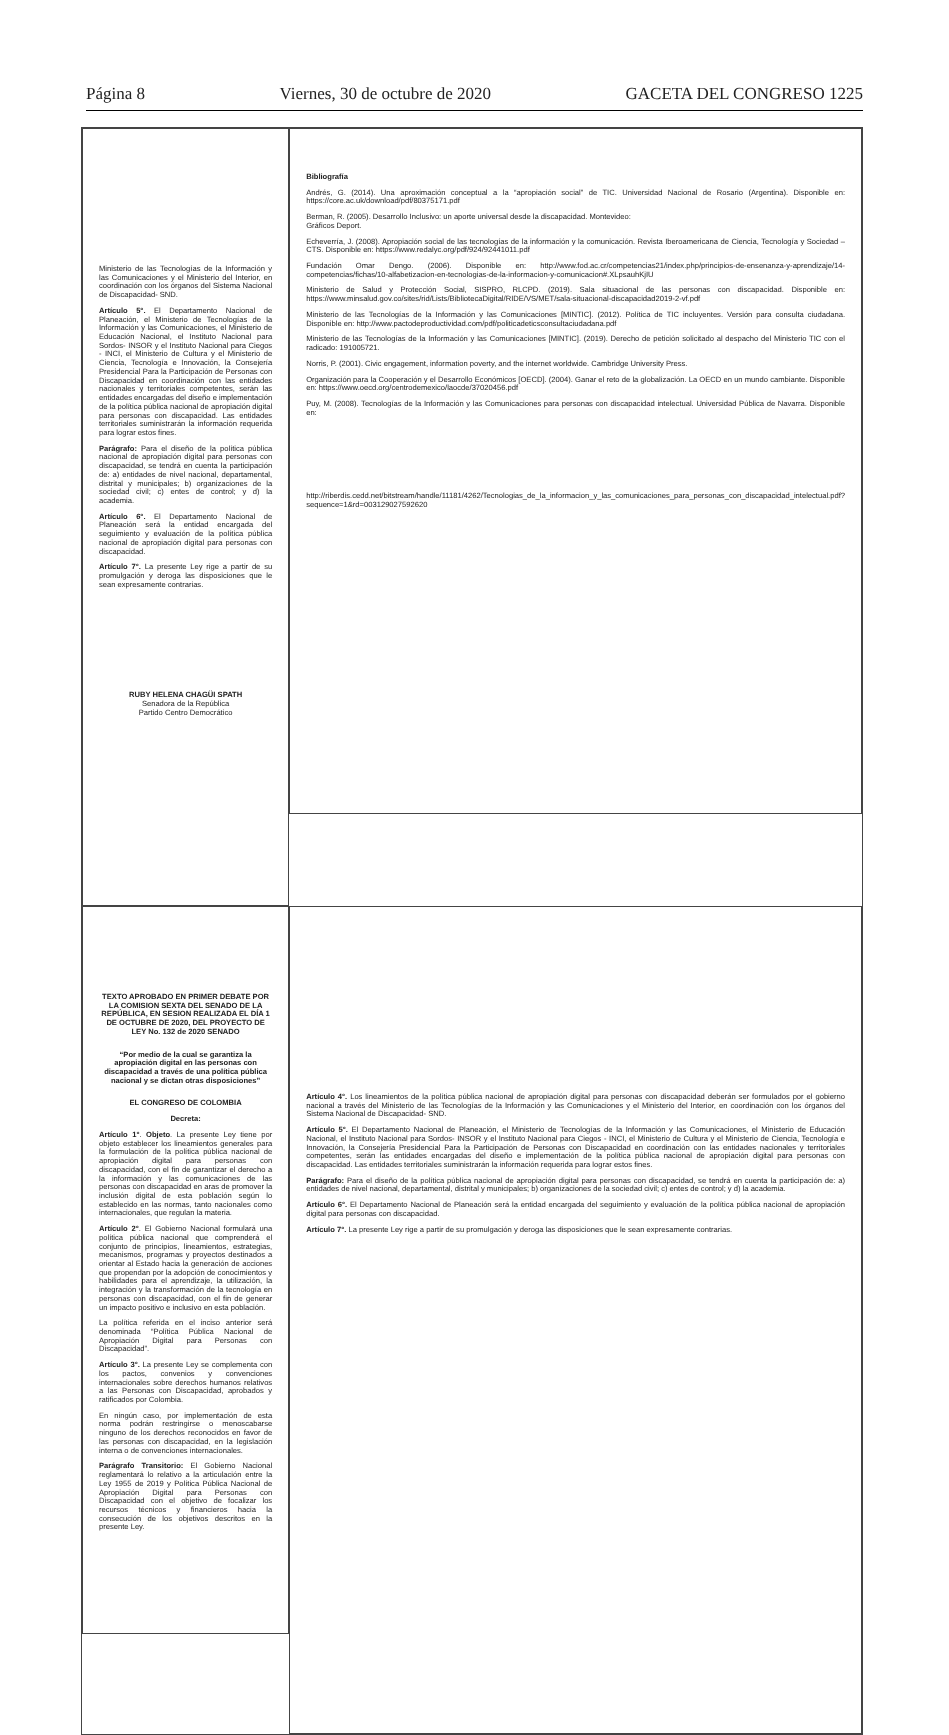Página 8 Viernes, 30 de octubre de 2020 GACETA DEL CONGRESO 1225
Ministerio de las Tecnologías de la Información y las Comunicaciones y el Ministerio del Interior, en coordinación con los órganos del Sistema Nacional de Discapacidad- SND.
Artículo 5°. El Departamento Nacional de Planeación, el Ministerio de Tecnologías de la Información y las Comunicaciones, el Ministerio de Educación Nacional, el Instituto Nacional para Sordos- INSOR y el Instituto Nacional para Ciegos - INCI, el Ministerio de Cultura y el Ministerio de Ciencia, Tecnología e Innovación, la Consejería Presidencial Para la Participación de Personas con Discapacidad en coordinación con las entidades nacionales y territoriales competentes, serán las entidades encargadas del diseño e implementación de la política pública nacional de apropiación digital para personas con discapacidad. Las entidades territoriales suministrarán la información requerida para lograr estos fines.
Parágrafo: Para el diseño de la política pública nacional de apropiación digital para personas con discapacidad, se tendrá en cuenta la participación de: a) entidades de nivel nacional, departamental, distrital y municipales; b) organizaciones de la sociedad civil; c) entes de control; y d) la academia.
Artículo 6°. El Departamento Nacional de Planeación será la entidad encargada del seguimiento y evaluación de la política pública nacional de apropiación digital para personas con discapacidad.
Artículo 7°. La presente Ley rige a partir de su promulgación y deroga las disposiciones que le sean expresamente contrarias.
RUBY HELENA CHAGÜI SPATH
Senadora de la República
Partido Centro Democrático
Bibliografía
Andrés, G. (2014). Una aproximación conceptual a la “apropiación social” de TIC. Universidad Nacional de Rosario (Argentina). Disponible en: https://core.ac.uk/download/pdf/80375171.pdf
Berman, R. (2005). Desarrollo Inclusivo: un aporte universal desde la discapacidad. Montevideo:
Gráficos Deport.
Echeverría, J. (2008). Apropiación social de las tecnologías de la información y la comunicación. Revista Iberoamericana de Ciencia, Tecnología y Sociedad – CTS. Disponible en: https://www.redalyc.org/pdf/924/92441011.pdf
Fundación Omar Dengo. (2006). Disponible en: http://www.fod.ac.cr/competencias21/index.php/principios-de-ensenanza-y-aprendizaje/14-competencias/fichas/10-alfabetizacion-en-tecnologias-de-la-informacion-y-comunicacion#.XLpsauhKjIU
Ministerio de Salud y Protección Social, SISPRO, RLCPD. (2019). Sala situacional de las personas con discapacidad. Disponible en: https://www.minsalud.gov.co/sites/rid/Lists/BibliotecaDigital/RIDE/VS/MET/sala-situacional-discapacidad2019-2-vf.pdf
Ministerio de las Tecnologías de la Información y las Comunicaciones [MINTIC]. (2012). Política de TIC incluyentes. Versión para consulta ciudadana. Disponible en: http://www.pactodeproductividad.com/pdf/politicadeticsconsultaciudadana.pdf
Ministerio de las Tecnologías de la Información y las Comunicaciones [MINTIC]. (2019). Derecho de petición solicitado al despacho del Ministerio TIC con el radicado: 191005721.
Norris, P. (2001). Civic engagement, information poverty, and the internet worldwide. Cambridge University Press.
Organización para la Cooperación y el Desarrollo Económicos [OECD]. (2004). Ganar el reto de la globalización. La OECD en un mundo cambiante. Disponible en: https://www.oecd.org/centrodemexico/laocde/37020456.pdf
Puy, M. (2008). Tecnologías de la Información y las Comunicaciones para personas con discapacidad intelectual. Universidad Pública de Navarra. Disponible en:
http://riberdis.cedd.net/bitstream/handle/11181/4262/Tecnologias_de_la_informacion_y_las_comunicaciones_para_personas_con_discapacidad_intelectual.pdf?sequence=1&rd=003129027592620
TEXTO APROBADO EN PRIMER DEBATE POR LA COMISION SEXTA DEL SENADO DE LA REPÚBLICA, EN SESION REALIZADA EL DÍA 1 DE OCTUBRE DE 2020, DEL PROYECTO DE LEY No. 132 de 2020 SENADO
“Por medio de la cual se garantiza la apropiación digital en las personas con discapacidad a través de una política pública nacional y se dictan otras disposiciones”
EL CONGRESO DE COLOMBIA
Decreta:
Artículo 1°. Objeto. La presente Ley tiene por objeto establecer los lineamientos generales para la formulación de la política pública nacional de apropiación digital para personas con discapacidad, con el fin de garantizar el derecho a la información y las comunicaciones de las personas con discapacidad en aras de promover la inclusión digital de esta población según lo establecido en las normas, tanto nacionales como internacionales, que regulan la materia.
Artículo 2°. El Gobierno Nacional formulará una política pública nacional que comprenderá el conjunto de principios, lineamientos, estrategias, mecanismos, programas y proyectos destinados a orientar al Estado hacia la generación de acciones que propendan por la adopción de conocimientos y habilidades para el aprendizaje, la utilización, la integración y la transformación de la tecnología en personas con discapacidad, con el fin de generar un impacto positivo e inclusivo en esta población.
La política referida en el inciso anterior será denominada “Política Pública Nacional de Apropiación Digital para Personas con Discapacidad”.
Artículo 3°. La presente Ley se complementa con los pactos, convenios y convenciones internacionales sobre derechos humanos relativos a las Personas con Discapacidad, aprobados y ratificados por Colombia.
En ningún caso, por implementación de esta norma podrán restringirse o menoscabarse ninguno de los derechos reconocidos en favor de las personas con discapacidad, en la legislación interna o de convenciones internacionales.
Parágrafo Transitorio: El Gobierno Nacional reglamentará lo relativo a la articulación entre la Ley 1955 de 2019 y Política Pública Nacional de Apropiación Digital para Personas con Discapacidad con el objetivo de focalizar los recursos técnicos y financieros hacia la consecución de los objetivos descritos en la presente Ley.
Artículo 4°. Los lineamientos de la política pública nacional de apropiación digital para personas con discapacidad deberán ser formulados por el gobierno nacional a través del Ministerio de las Tecnologías de la Información y las Comunicaciones y el Ministerio del Interior, en coordinación con los órganos del Sistema Nacional de Discapacidad- SND.
Artículo 5°. El Departamento Nacional de Planeación, el Ministerio de Tecnologías de la Información y las Comunicaciones, el Ministerio de Educación Nacional, el Instituto Nacional para Sordos- INSOR y el Instituto Nacional para Ciegos - INCI, el Ministerio de Cultura y el Ministerio de Ciencia, Tecnología e Innovación, la Consejería Presidencial Para la Participación de Personas con Discapacidad en coordinación con las entidades nacionales y territoriales competentes, serán las entidades encargadas del diseño e implementación de la política pública nacional de apropiación digital para personas con discapacidad. Las entidades territoriales suministrarán la información requerida para lograr estos fines.
Parágrafo: Para el diseño de la política pública nacional de apropiación digital para personas con discapacidad, se tendrá en cuenta la participación de: a) entidades de nivel nacional, departamental, distrital y municipales; b) organizaciones de la sociedad civil; c) entes de control; y d) la academia.
Artículo 6°. El Departamento Nacional de Planeación será la entidad encargada del seguimiento y evaluación de la política pública nacional de apropiación digital para personas con discapacidad.
Artículo 7°. La presente Ley rige a partir de su promulgación y deroga las disposiciones que le sean expresamente contrarias.